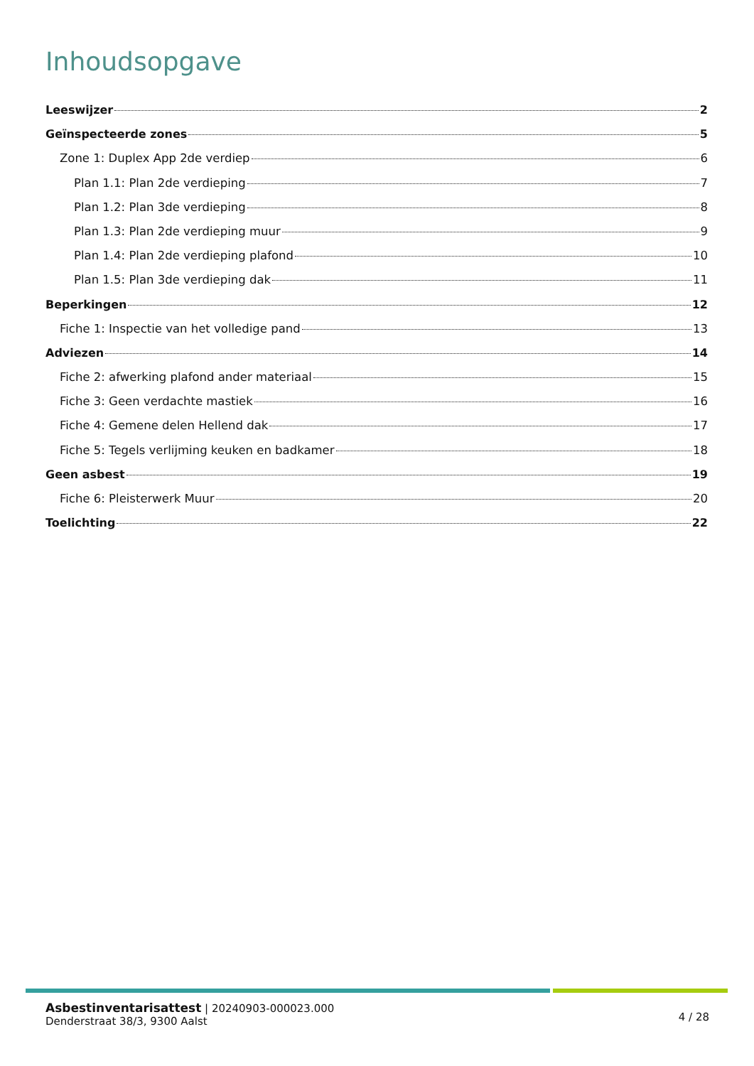Inhoudsopgave
Leeswijzer 2
Geïnspecteerde zones 5
Zone 1: Duplex App 2de verdiep 6
Plan 1.1: Plan 2de verdieping 7
Plan 1.2: Plan 3de verdieping 8
Plan 1.3: Plan 2de verdieping muur 9
Plan 1.4: Plan 2de verdieping plafond 10
Plan 1.5: Plan 3de verdieping dak 11
Beperkingen 12
Fiche 1: Inspectie van het volledige pand 13
Adviezen 14
Fiche 2: afwerking plafond ander materiaal 15
Fiche 3: Geen verdachte mastiek 16
Fiche 4: Gemene delen Hellend dak 17
Fiche 5: Tegels verlijming keuken en badkamer 18
Geen asbest 19
Fiche 6: Pleisterwerk Muur 20
Toelichting 22
Asbestinventarisattest | 20240903-000023.000
Denderstraat 38/3, 9300 Aalst
4 / 28